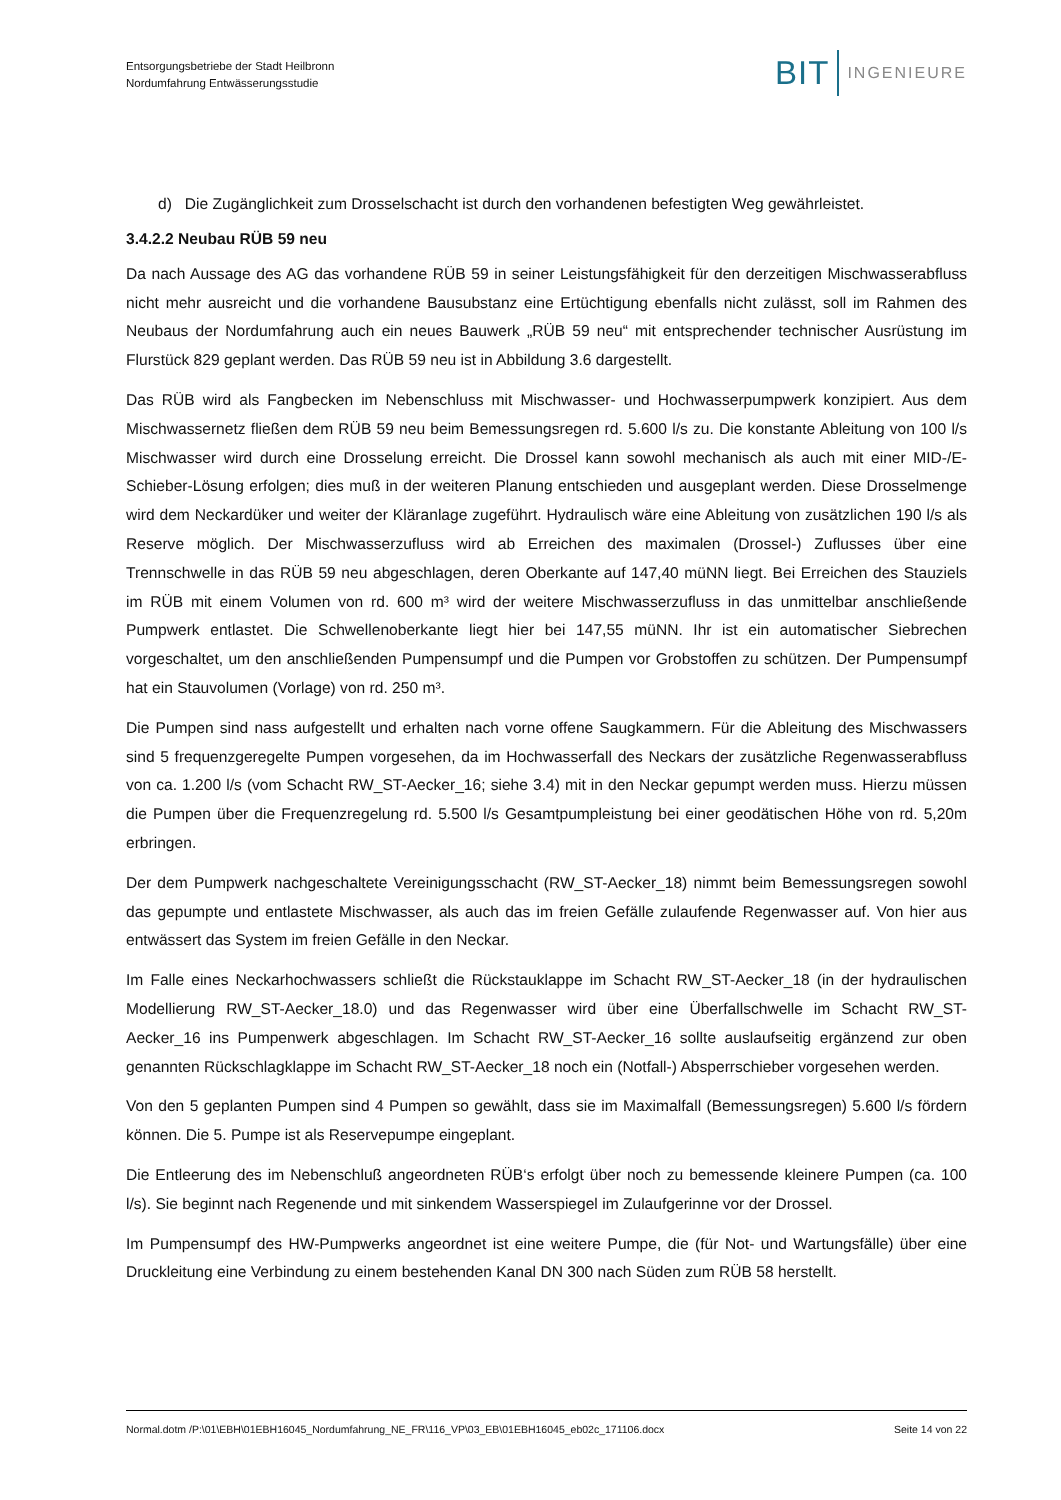Entsorgungsbetriebe der Stadt Heilbronn
Nordumfahrung Entwässerungsstudie
BIT INGENIEURE
d) Die Zugänglichkeit zum Drosselschacht ist durch den vorhandenen befestigten Weg gewährleistet.
3.4.2.2 Neubau RÜB 59 neu
Da nach Aussage des AG das vorhandene RÜB 59 in seiner Leistungsfähigkeit für den derzeitigen Mischwasserabfluss nicht mehr ausreicht und die vorhandene Bausubstanz eine Ertüchtigung ebenfalls nicht zulässt, soll im Rahmen des Neubaus der Nordumfahrung auch ein neues Bauwerk „RÜB 59 neu“ mit entsprechender technischer Ausrüstung im Flurstück 829 geplant werden. Das RÜB 59 neu ist in Abbildung 3.6 dargestellt.
Das RÜB wird als Fangbecken im Nebenschluss mit Mischwasser- und Hochwasserpumpwerk konzipiert. Aus dem Mischwassernetz fließen dem RÜB 59 neu beim Bemessungsregen rd. 5.600 l/s zu. Die konstante Ableitung von 100 l/s Mischwasser wird durch eine Drosselung erreicht. Die Drossel kann sowohl mechanisch als auch mit einer MID-/E-Schieber-Lösung erfolgen; dies muß in der weiteren Planung entschieden und ausgeplant werden. Diese Drosselmenge wird dem Neckardüker und weiter der Kläranlage zugeführt. Hydraulisch wäre eine Ableitung von zusätzlichen 190 l/s als Reserve möglich. Der Mischwasserzufluss wird ab Erreichen des maximalen (Drossel-) Zuflusses über eine Trennschwelle in das RÜB 59 neu abgeschlagen, deren Oberkante auf 147,40 müNN liegt. Bei Erreichen des Stauziels im RÜB mit einem Volumen von rd. 600 m³ wird der weitere Mischwasserzufluss in das unmittelbar anschließende Pumpwerk entlastet. Die Schwellenoberkante liegt hier bei 147,55 müNN. Ihr ist ein automatischer Siebrechen vorgeschaltet, um den anschließenden Pumpensumpf und die Pumpen vor Grobstoffen zu schützen. Der Pumpensumpf hat ein Stauvolumen (Vorlage) von rd. 250 m³.
Die Pumpen sind nass aufgestellt und erhalten nach vorne offene Saugkammern. Für die Ableitung des Mischwassers sind 5 frequenzgeregelte Pumpen vorgesehen, da im Hochwasserfall des Neckars der zusätzliche Regenwasserabfluss von ca. 1.200 l/s (vom Schacht RW_ST-Aecker_16; siehe 3.4) mit in den Neckar gepumpt werden muss. Hierzu müssen die Pumpen über die Frequenzregelung rd. 5.500 l/s Gesamtpumpleistung bei einer geodätischen Höhe von rd. 5,20m erbringen.
Der dem Pumpwerk nachgeschaltete Vereinigungsschacht (RW_ST-Aecker_18) nimmt beim Bemessungsregen sowohl das gepumpte und entlastete Mischwasser, als auch das im freien Gefälle zulaufende Regenwasser auf. Von hier aus entwässert das System im freien Gefälle in den Neckar.
Im Falle eines Neckarhochwassers schließt die Rückstauklappe im Schacht RW_ST-Aecker_18 (in der hydraulischen Modellierung RW_ST-Aecker_18.0) und das Regenwasser wird über eine Überfallschwelle im Schacht RW_ST-Aecker_16 ins Pumpenwerk abgeschlagen. Im Schacht RW_ST-Aecker_16 sollte auslaufseitig ergänzend zur oben genannten Rückschlagklappe im Schacht RW_ST-Aecker_18 noch ein (Notfall-) Absperrschieber vorgesehen werden.
Von den 5 geplanten Pumpen sind 4 Pumpen so gewählt, dass sie im Maximalfall (Bemessungsregen) 5.600 l/s fördern können. Die 5. Pumpe ist als Reservepumpe eingeplant.
Die Entleerung des im Nebenschluß angeordneten RÜB‘s erfolgt über noch zu bemessende kleinere Pumpen (ca. 100 l/s). Sie beginnt nach Regenende und mit sinkendem Wasserspiegel im Zulaufgerinne vor der Drossel.
Im Pumpensumpf des HW-Pumpwerks angeordnet ist eine weitere Pumpe, die (für Not- und Wartungsfälle) über eine Druckleitung eine Verbindung zu einem bestehenden Kanal DN 300 nach Süden zum RÜB 58 herstellt.
Normal.dotm /P:\01\EBH\01EBH16045_Nordumfahrung_NE_FR\116_VP\03_EB\01EBH16045_eb02c_171106.docx Seite 14 von 22